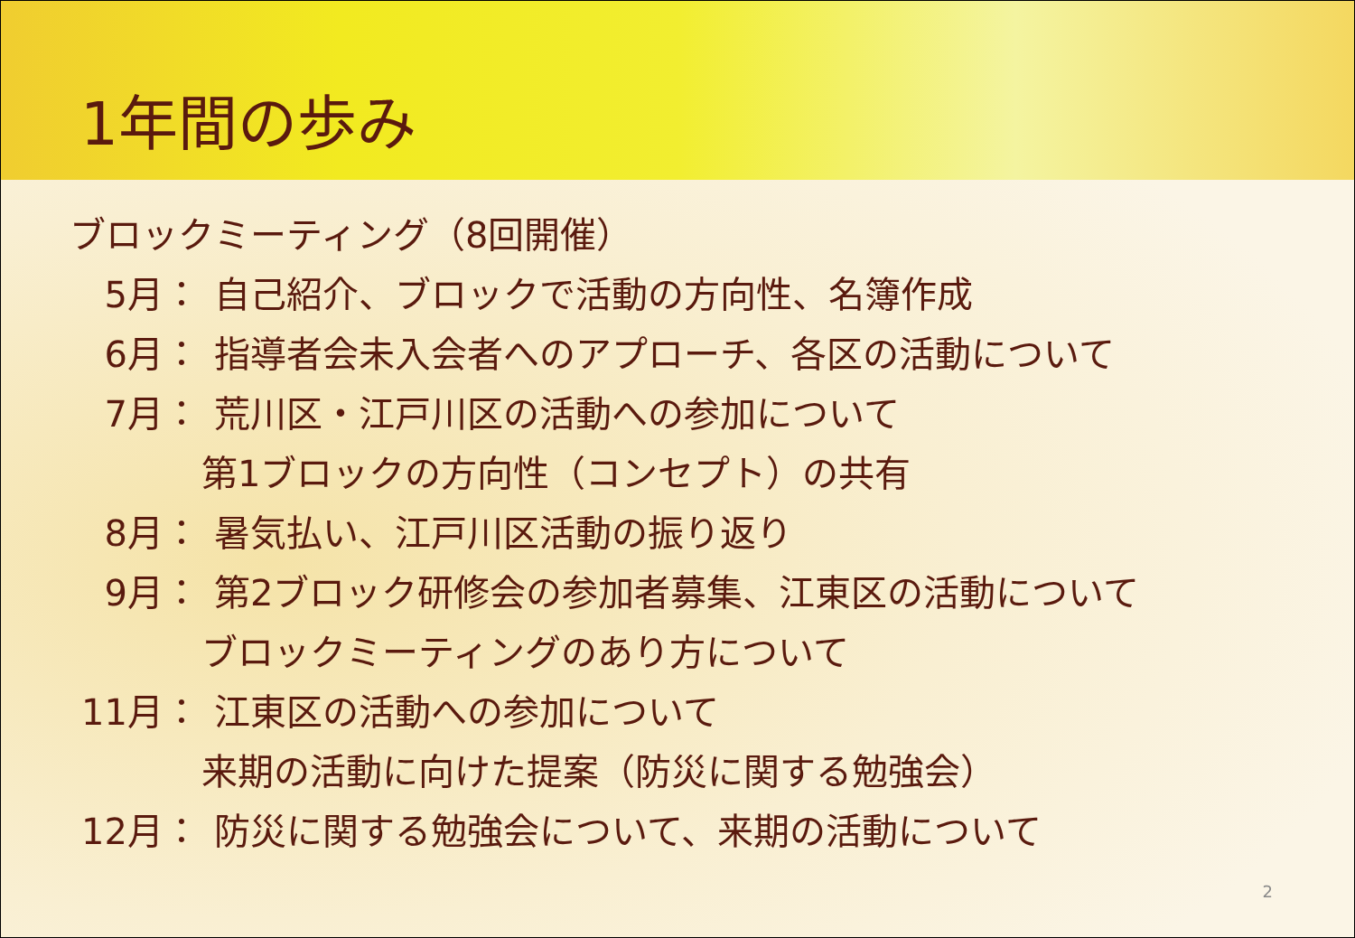1年間の歩み
ブロックミーティング（8回開催）
5月： 自己紹介、ブロックで活動の方向性、名簿作成
6月： 指導者会未入会者へのアプローチ、各区の活動について
7月： 荒川区・江戸川区の活動への参加について
第1ブロックの方向性（コンセプト）の共有
8月： 暑気払い、江戸川区活動の振り返り
9月： 第2ブロック研修会の参加者募集、江東区の活動について
ブロックミーティングのあり方について
11月： 江東区の活動への参加について
来期の活動に向けた提案（防災に関する勉強会）
12月： 防災に関する勉強会について、来期の活動について
2